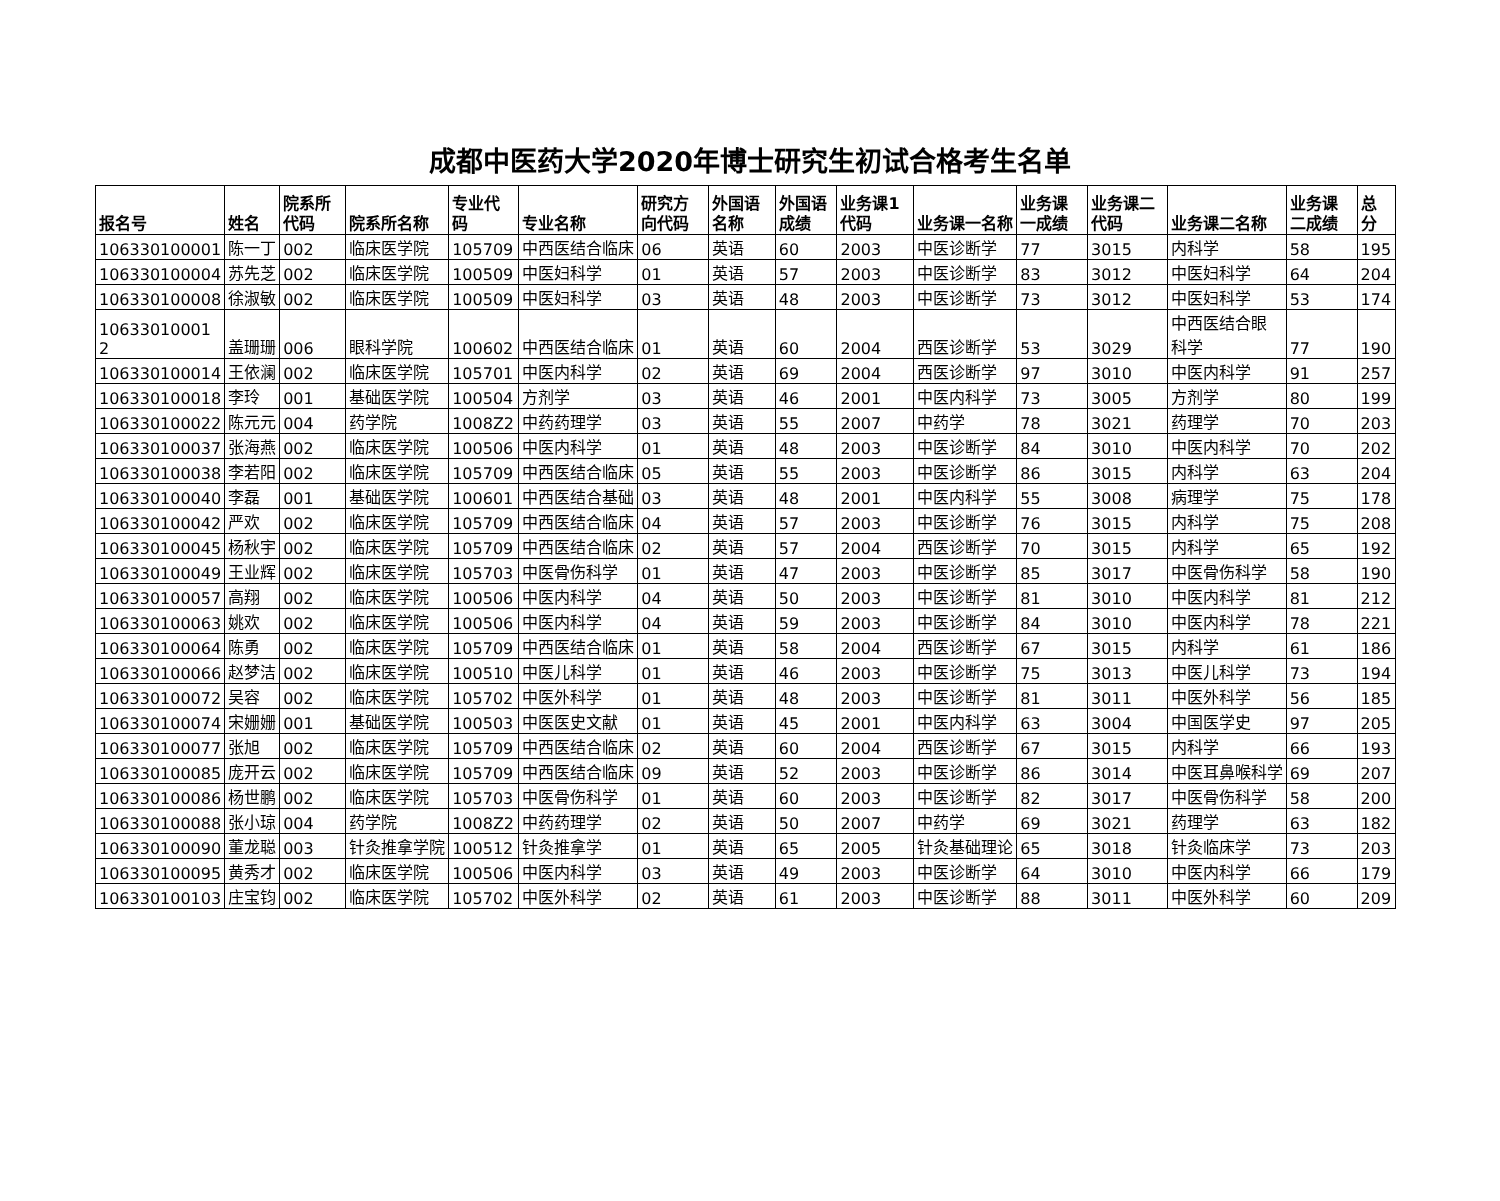成都中医药大学2020年博士研究生初试合格考生名单
| 报名号 | 姓名 | 院系所代码 | 院系所名称 | 专业代码 | 专业名称 | 研究方向代码 | 外国语名称 | 外国语成绩 | 业务课1代码 | 业务课一名称 | 业务课一成绩 | 业务课二代码 | 业务课二名称 | 业务课二成绩 | 总分 |
| --- | --- | --- | --- | --- | --- | --- | --- | --- | --- | --- | --- | --- | --- | --- | --- |
| 106330100001 | 陈一丁 | 002 | 临床医学院 | 105709 | 中西医结合临床 | 06 | 英语 | 60 | 2003 | 中医诊断学 | 77 | 3015 | 内科学 | 58 | 195 |
| 106330100004 | 苏先芝 | 002 | 临床医学院 | 100509 | 中医妇科学 | 01 | 英语 | 57 | 2003 | 中医诊断学 | 83 | 3012 | 中医妇科学 | 64 | 204 |
| 106330100008 | 徐淑敏 | 002 | 临床医学院 | 100509 | 中医妇科学 | 03 | 英语 | 48 | 2003 | 中医诊断学 | 73 | 3012 | 中医妇科学 | 53 | 174 |
| 10633010001 2 | 盖珊珊 | 006 | 眼科学院 | 100602 | 中西医结合临床 | 01 | 英语 | 60 | 2004 | 西医诊断学 | 53 | 3029 | 中西医结合眼 科学 | 77 | 190 |
| 106330100014 | 王依澜 | 002 | 临床医学院 | 105701 | 中医内科学 | 02 | 英语 | 69 | 2004 | 西医诊断学 | 97 | 3010 | 中医内科学 | 91 | 257 |
| 106330100018 | 李玲 | 001 | 基础医学院 | 100504 | 方剂学 | 03 | 英语 | 46 | 2001 | 中医内科学 | 73 | 3005 | 方剂学 | 80 | 199 |
| 106330100022 | 陈元元 | 004 | 药学院 | 1008Z2 | 中药药理学 | 03 | 英语 | 55 | 2007 | 中药学 | 78 | 3021 | 药理学 | 70 | 203 |
| 106330100037 | 张海燕 | 002 | 临床医学院 | 100506 | 中医内科学 | 01 | 英语 | 48 | 2003 | 中医诊断学 | 84 | 3010 | 中医内科学 | 70 | 202 |
| 106330100038 | 李若阳 | 002 | 临床医学院 | 105709 | 中西医结合临床 | 05 | 英语 | 55 | 2003 | 中医诊断学 | 86 | 3015 | 内科学 | 63 | 204 |
| 106330100040 | 李磊 | 001 | 基础医学院 | 100601 | 中西医结合基础 | 03 | 英语 | 48 | 2001 | 中医内科学 | 55 | 3008 | 病理学 | 75 | 178 |
| 106330100042 | 严欢 | 002 | 临床医学院 | 105709 | 中西医结合临床 | 04 | 英语 | 57 | 2003 | 中医诊断学 | 76 | 3015 | 内科学 | 75 | 208 |
| 106330100045 | 杨秋宇 | 002 | 临床医学院 | 105709 | 中西医结合临床 | 02 | 英语 | 57 | 2004 | 西医诊断学 | 70 | 3015 | 内科学 | 65 | 192 |
| 106330100049 | 王业辉 | 002 | 临床医学院 | 105703 | 中医骨伤科学 | 01 | 英语 | 47 | 2003 | 中医诊断学 | 85 | 3017 | 中医骨伤科学 | 58 | 190 |
| 106330100057 | 高翔 | 002 | 临床医学院 | 100506 | 中医内科学 | 04 | 英语 | 50 | 2003 | 中医诊断学 | 81 | 3010 | 中医内科学 | 81 | 212 |
| 106330100063 | 姚欢 | 002 | 临床医学院 | 100506 | 中医内科学 | 04 | 英语 | 59 | 2003 | 中医诊断学 | 84 | 3010 | 中医内科学 | 78 | 221 |
| 106330100064 | 陈勇 | 002 | 临床医学院 | 105709 | 中西医结合临床 | 01 | 英语 | 58 | 2004 | 西医诊断学 | 67 | 3015 | 内科学 | 61 | 186 |
| 106330100066 | 赵梦洁 | 002 | 临床医学院 | 100510 | 中医儿科学 | 01 | 英语 | 46 | 2003 | 中医诊断学 | 75 | 3013 | 中医儿科学 | 73 | 194 |
| 106330100072 | 吴容 | 002 | 临床医学院 | 105702 | 中医外科学 | 01 | 英语 | 48 | 2003 | 中医诊断学 | 81 | 3011 | 中医外科学 | 56 | 185 |
| 106330100074 | 宋姗姗 | 001 | 基础医学院 | 100503 | 中医医史文献 | 01 | 英语 | 45 | 2001 | 中医内科学 | 63 | 3004 | 中国医学史 | 97 | 205 |
| 106330100077 | 张旭 | 002 | 临床医学院 | 105709 | 中西医结合临床 | 02 | 英语 | 60 | 2004 | 西医诊断学 | 67 | 3015 | 内科学 | 66 | 193 |
| 106330100085 | 庞开云 | 002 | 临床医学院 | 105709 | 中西医结合临床 | 09 | 英语 | 52 | 2003 | 中医诊断学 | 86 | 3014 | 中医耳鼻喉科学 | 69 | 207 |
| 106330100086 | 杨世鹏 | 002 | 临床医学院 | 105703 | 中医骨伤科学 | 01 | 英语 | 60 | 2003 | 中医诊断学 | 82 | 3017 | 中医骨伤科学 | 58 | 200 |
| 106330100088 | 张小琼 | 004 | 药学院 | 1008Z2 | 中药药理学 | 02 | 英语 | 50 | 2007 | 中药学 | 69 | 3021 | 药理学 | 63 | 182 |
| 106330100090 | 董龙聪 | 003 | 针灸推拿学院 | 100512 | 针灸推拿学 | 01 | 英语 | 65 | 2005 | 针灸基础理论 | 65 | 3018 | 针灸临床学 | 73 | 203 |
| 106330100095 | 黄秀才 | 002 | 临床医学院 | 100506 | 中医内科学 | 03 | 英语 | 49 | 2003 | 中医诊断学 | 64 | 3010 | 中医内科学 | 66 | 179 |
| 106330100103 | 庄宝钧 | 002 | 临床医学院 | 105702 | 中医外科学 | 02 | 英语 | 61 | 2003 | 中医诊断学 | 88 | 3011 | 中医外科学 | 60 | 209 |